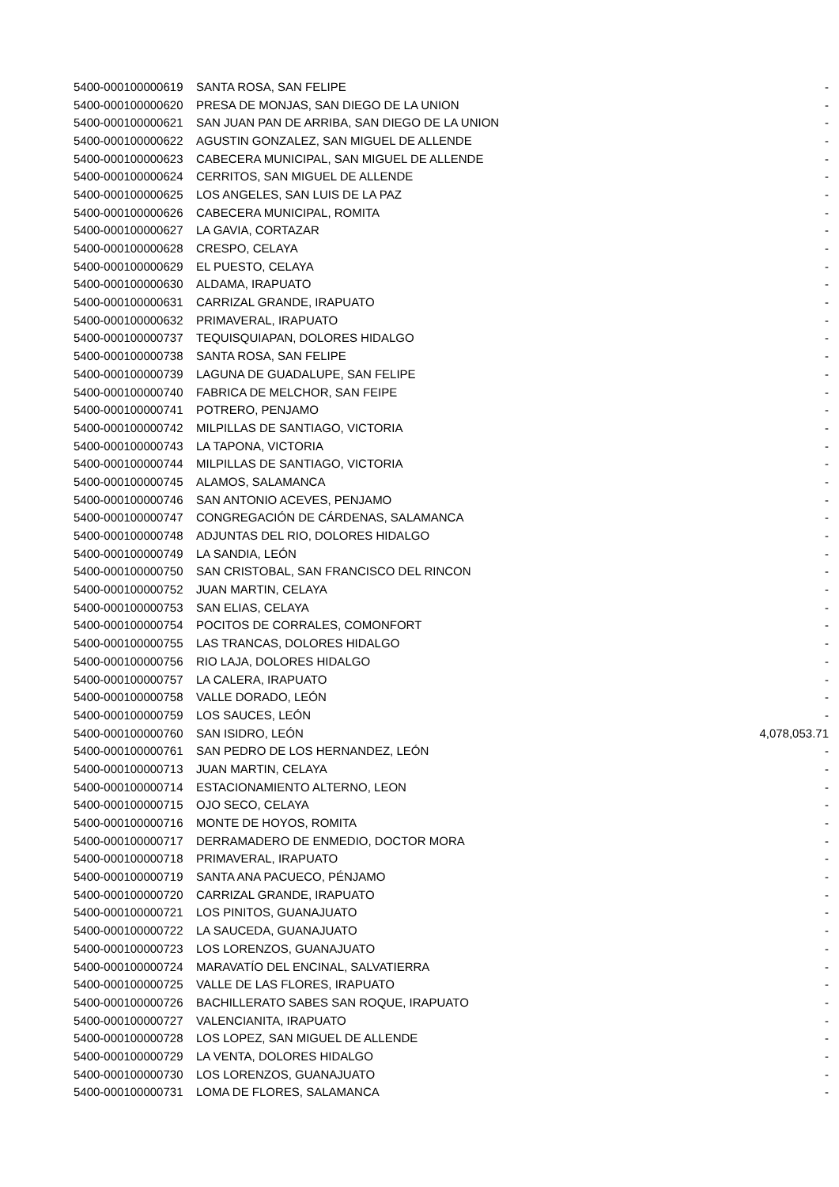| 5400-000100000619 | SANTA ROSA, SAN FELIPE | - |
| 5400-000100000620 | PRESA DE MONJAS, SAN DIEGO DE LA UNION | - |
| 5400-000100000621 | SAN JUAN PAN DE ARRIBA, SAN DIEGO DE LA UNION | - |
| 5400-000100000622 | AGUSTIN GONZALEZ, SAN MIGUEL DE ALLENDE | - |
| 5400-000100000623 | CABECERA MUNICIPAL, SAN MIGUEL DE ALLENDE | - |
| 5400-000100000624 | CERRITOS, SAN MIGUEL DE ALLENDE | - |
| 5400-000100000625 | LOS ANGELES, SAN LUIS DE LA PAZ | - |
| 5400-000100000626 | CABECERA MUNICIPAL, ROMITA | - |
| 5400-000100000627 | LA GAVIA, CORTAZAR | - |
| 5400-000100000628 | CRESPO, CELAYA | - |
| 5400-000100000629 | EL PUESTO, CELAYA | - |
| 5400-000100000630 | ALDAMA, IRAPUATO | - |
| 5400-000100000631 | CARRIZAL GRANDE, IRAPUATO | - |
| 5400-000100000632 | PRIMAVERAL, IRAPUATO | - |
| 5400-000100000737 | TEQUISQUIAPAN, DOLORES HIDALGO | - |
| 5400-000100000738 | SANTA ROSA, SAN FELIPE | - |
| 5400-000100000739 | LAGUNA DE GUADALUPE, SAN FELIPE | - |
| 5400-000100000740 | FABRICA DE MELCHOR, SAN FEIPE | - |
| 5400-000100000741 | POTRERO, PENJAMO | - |
| 5400-000100000742 | MILPILLAS DE SANTIAGO, VICTORIA | - |
| 5400-000100000743 | LA TAPONA, VICTORIA | - |
| 5400-000100000744 | MILPILLAS DE SANTIAGO, VICTORIA | - |
| 5400-000100000745 | ALAMOS, SALAMANCA | - |
| 5400-000100000746 | SAN ANTONIO ACEVES, PENJAMO | - |
| 5400-000100000747 | CONGREGACIÓN DE CÁRDENAS, SALAMANCA | - |
| 5400-000100000748 | ADJUNTAS DEL RIO, DOLORES HIDALGO | - |
| 5400-000100000749 | LA SANDIA, LEÓN | - |
| 5400-000100000750 | SAN CRISTOBAL, SAN FRANCISCO DEL RINCON | - |
| 5400-000100000752 | JUAN MARTIN, CELAYA | - |
| 5400-000100000753 | SAN ELIAS, CELAYA | - |
| 5400-000100000754 | POCITOS DE CORRALES, COMONFORT | - |
| 5400-000100000755 | LAS TRANCAS, DOLORES HIDALGO | - |
| 5400-000100000756 | RIO LAJA, DOLORES HIDALGO | - |
| 5400-000100000757 | LA CALERA, IRAPUATO | - |
| 5400-000100000758 | VALLE DORADO, LEÓN | - |
| 5400-000100000759 | LOS SAUCES, LEÓN | - |
| 5400-000100000760 | SAN ISIDRO, LEÓN | 4,078,053.71 |
| 5400-000100000761 | SAN PEDRO DE LOS HERNANDEZ, LEÓN | - |
| 5400-000100000713 | JUAN MARTIN, CELAYA | - |
| 5400-000100000714 | ESTACIONAMIENTO ALTERNO, LEON | - |
| 5400-000100000715 | OJO SECO, CELAYA | - |
| 5400-000100000716 | MONTE DE HOYOS, ROMITA | - |
| 5400-000100000717 | DERRAMADERO DE ENMEDIO, DOCTOR MORA | - |
| 5400-000100000718 | PRIMAVERAL, IRAPUATO | - |
| 5400-000100000719 | SANTA ANA PACUECO, PÉNJAMO | - |
| 5400-000100000720 | CARRIZAL GRANDE, IRAPUATO | - |
| 5400-000100000721 | LOS PINITOS, GUANAJUATO | - |
| 5400-000100000722 | LA SAUCEDA, GUANAJUATO | - |
| 5400-000100000723 | LOS LORENZOS, GUANAJUATO | - |
| 5400-000100000724 | MARAVATÍO DEL ENCINAL, SALVATIERRA | - |
| 5400-000100000725 | VALLE DE LAS FLORES, IRAPUATO | - |
| 5400-000100000726 | BACHILLERATO SABES SAN ROQUE, IRAPUATO | - |
| 5400-000100000727 | VALENCIANITA, IRAPUATO | - |
| 5400-000100000728 | LOS LOPEZ, SAN MIGUEL DE ALLENDE | - |
| 5400-000100000729 | LA VENTA, DOLORES HIDALGO | - |
| 5400-000100000730 | LOS LORENZOS, GUANAJUATO | - |
| 5400-000100000731 | LOMA DE FLORES, SALAMANCA | - |